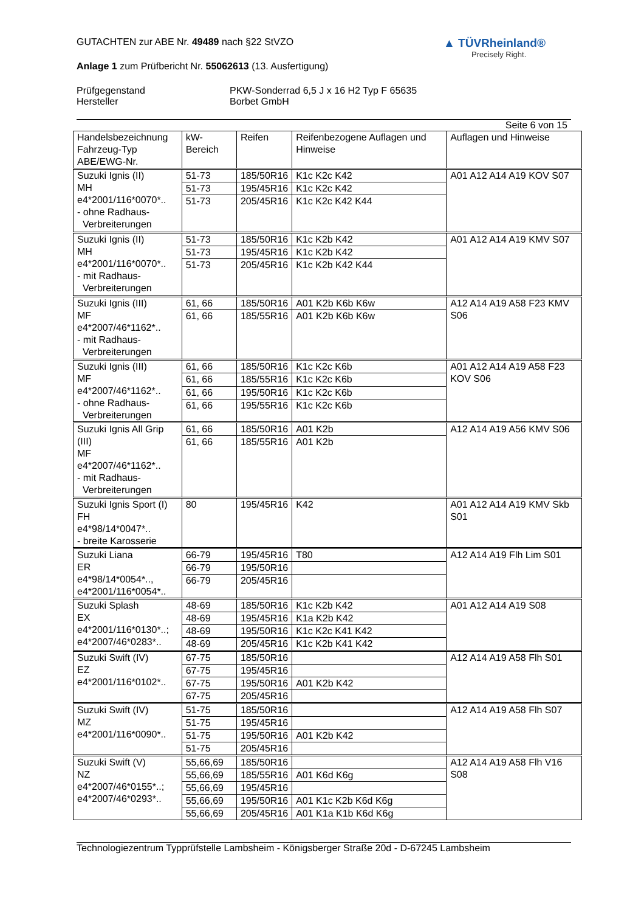▲ TÜVRheinland®
Precisely Right.
GUTACHTEN zur ABE Nr. 49489 nach §22 StVZO
Anlage 1 zum Prüfbericht Nr. 55062613 (13. Ausfertigung)
Prüfgegenstand PKW-Sonderrad 6,5 J x 16 H2 Typ F 65635
Hersteller Borbet GmbH
Seite 6 von 15
| Handelsbezeichnung Fahrzeug-Typ ABE/EWG-Nr. | kW-Bereich | Reifen | Reifenbezogene Auflagen und Hinweise | Auflagen und Hinweise |
| --- | --- | --- | --- | --- |
| Suzuki Ignis (II) MH e4*2001/116*0070*.. - ohne Radhaus- Verbreiterungen | 51-73 | 185/50R16 | K1c K2c K42 | A01 A12 A14 A19 KOV S07 |
| | 51-73 | 195/45R16 | K1c K2c K42 | |
| | 51-73 | 205/45R16 | K1c K2c K42 K44 | |
| Suzuki Ignis (II) MH e4*2001/116*0070*.. - mit Radhaus- Verbreiterungen | 51-73 | 185/50R16 | K1c K2b K42 | A01 A12 A14 A19 KMV S07 |
| | 51-73 | 195/45R16 | K1c K2b K42 | |
| | 51-73 | 205/45R16 | K1c K2b K42 K44 | |
| Suzuki Ignis (III) MF e4*2007/46*1162*.. - mit Radhaus- Verbreiterungen | 61, 66 | 185/50R16 | A01 K2b K6b K6w | A12 A14 A19 A58 F23 KMV S06 |
| | 61, 66 | 185/55R16 | A01 K2b K6b K6w | |
| Suzuki Ignis (III) MF e4*2007/46*1162*.. - ohne Radhaus- Verbreiterungen | 61, 66 | 185/50R16 | K1c K2c K6b | A01 A12 A14 A19 A58 F23 KOV S06 |
| | 61, 66 | 185/55R16 | K1c K2c K6b | |
| | 61, 66 | 195/50R16 | K1c K2c K6b | |
| | 61, 66 | 195/55R16 | K1c K2c K6b | |
| Suzuki Ignis All Grip (III) MF e4*2007/46*1162*.. - mit Radhaus- Verbreiterungen | 61, 66 | 185/50R16 | A01 K2b | A12 A14 A19 A56 KMV S06 |
| | 61, 66 | 185/55R16 | A01 K2b | |
| Suzuki Ignis Sport (I) FH e4*98/14*0047*.. - breite Karosserie | 80 | 195/45R16 | K42 | A01 A12 A14 A19 KMV Skb S01 |
| Suzuki Liana ER e4*98/14*0054*.., e4*2001/116*0054*.. | 66-79 | 195/45R16 | T80 | A12 A14 A19 Flh Lim S01 |
| | 66-79 | 195/50R16 | | |
| | 66-79 | 205/45R16 | | |
| Suzuki Splash EX e4*2001/116*0130*..; e4*2007/46*0283*.. | 48-69 | 185/50R16 | K1c K2b K42 | A01 A12 A14 A19 S08 |
| | 48-69 | 195/45R16 | K1a K2b K42 | |
| | 48-69 | 195/50R16 | K1c K2c K41 K42 | |
| | 48-69 | 205/45R16 | K1c K2b K41 K42 | |
| Suzuki Swift (IV) EZ e4*2001/116*0102*.. | 67-75 | 185/50R16 | | A12 A14 A19 A58 Flh S01 |
| | 67-75 | 195/45R16 | | |
| | 67-75 | 195/50R16 | A01 K2b K42 | |
| | 67-75 | 205/45R16 | | |
| Suzuki Swift (IV) MZ e4*2001/116*0090*.. | 51-75 | 185/50R16 | | A12 A14 A19 A58 Flh S07 |
| | 51-75 | 195/45R16 | | |
| | 51-75 | 195/50R16 | A01 K2b K42 | |
| | 51-75 | 205/45R16 | | |
| Suzuki Swift (V) NZ e4*2007/46*0155*..; e4*2007/46*0293*.. | 55,66,69 | 185/50R16 | | A12 A14 A19 A58 Flh V16 S08 |
| | 55,66,69 | 185/55R16 | A01 K6d K6g | |
| | 55,66,69 | 195/45R16 | | |
| | 55,66,69 | 195/50R16 | A01 K1c K2b K6d K6g | |
| | 55,66,69 | 205/45R16 | A01 K1a K1b K6d K6g | |
Technologiezentrum Typprüfstelle Lambsheim - Königsberger Straße 20d - D-67245 Lambsheim